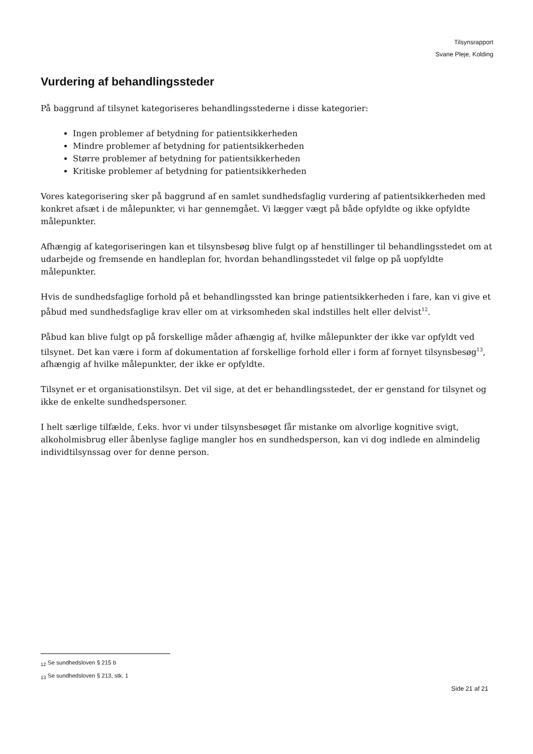Tilsynsrapport
Svane Pleje, Kolding
Vurdering af behandlingssteder
På baggrund af tilsynet kategoriseres behandlingsstederne i disse kategorier:
Ingen problemer af betydning for patientsikkerheden
Mindre problemer af betydning for patientsikkerheden
Større problemer af betydning for patientsikkerheden
Kritiske problemer af betydning for patientsikkerheden
Vores kategorisering sker på baggrund af en samlet sundhedsfaglig vurdering af patientsikkerheden med konkret afsæt i de målepunkter, vi har gennemgået. Vi lægger vægt på både opfyldte og ikke opfyldte målepunkter.
Afhængig af kategoriseringen kan et tilsynsbesøg blive fulgt op af henstillinger til behandlingsstedet om at udarbejde og fremsende en handleplan for, hvordan behandlingsstedet vil følge op på uopfyldte målepunkter.
Hvis de sundhedsfaglige forhold på et behandlingssted kan bringe patientsikkerheden i fare, kan vi give et påbud med sundhedsfaglige krav eller om at virksomheden skal indstilles helt eller delvist<sup>12</sup>.
Påbud kan blive fulgt op på forskellige måder afhængig af, hvilke målepunkter der ikke var opfyldt ved tilsynet. Det kan være i form af dokumentation af forskellige forhold eller i form af fornyet tilsynsbesøg<sup>13</sup>, afhængig af hvilke målepunkter, der ikke er opfyldte.
Tilsynet er et organisationstilsyn. Det vil sige, at det er behandlingsstedet, der er genstand for tilsynet og ikke de enkelte sundhedspersoner.
I helt særlige tilfælde, f.eks. hvor vi under tilsynsbesøget får mistanke om alvorlige kognitive svigt, alkoholmisbrug eller åbenlyse faglige mangler hos en sundhedsperson, kan vi dog indlede en almindelig individtilsynssag over for denne person.
<sub>12</sub> Se sundhedsloven § 215 b
<sub>13</sub> Se sundhedsloven § 213, stk. 1
Side 21 af 21